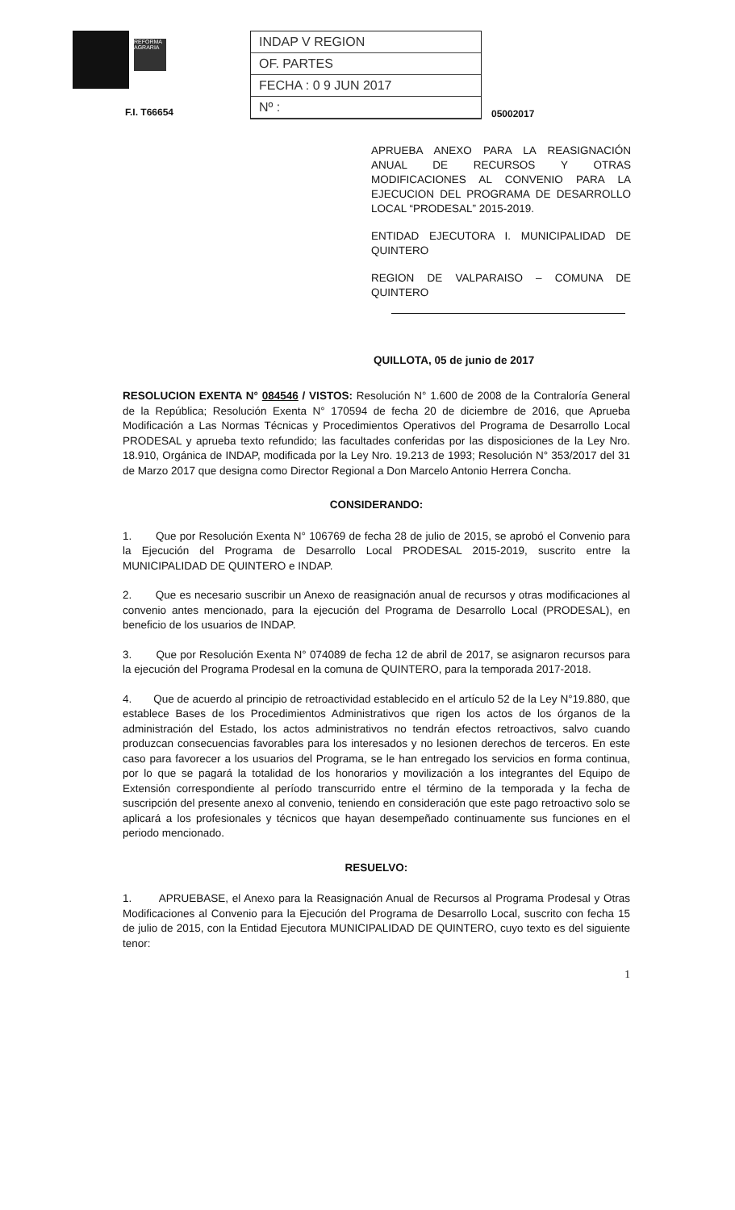REFORMA AGRARIA
F.I. T66654
INDAP V REGION
OF. PARTES
FECHA : 0 9 JUN 2017
Nº :
05002017
APRUEBA ANEXO PARA LA REASIGNACIÓN ANUAL DE RECURSOS Y OTRAS MODIFICACIONES AL CONVENIO PARA LA EJECUCION DEL PROGRAMA DE DESARROLLO LOCAL “PRODESAL” 2015-2019.
ENTIDAD EJECUTORA I. MUNICIPALIDAD DE QUINTERO
REGION DE VALPARAISO – COMUNA DE QUINTERO
QUILLOTA, 05 de junio de 2017
RESOLUCION EXENTA N° 084546 / VISTOS: Resolución N° 1.600 de 2008 de la Contraloría General de la República; Resolución Exenta N° 170594 de fecha 20 de diciembre de 2016, que Aprueba Modificación a Las Normas Técnicas y Procedimientos Operativos del Programa de Desarrollo Local PRODESAL y aprueba texto refundido; las facultades conferidas por las disposiciones de la Ley Nro. 18.910, Orgánica de INDAP, modificada por la Ley Nro. 19.213 de 1993; Resolución N° 353/2017 del 31 de Marzo 2017 que designa como Director Regional a Don Marcelo Antonio Herrera Concha.
CONSIDERANDO:
1. Que por Resolución Exenta N° 106769 de fecha 28 de julio de 2015, se aprobó el Convenio para la Ejecución del Programa de Desarrollo Local PRODESAL 2015-2019, suscrito entre la MUNICIPALIDAD DE QUINTERO e INDAP.
2. Que es necesario suscribir un Anexo de reasignación anual de recursos y otras modificaciones al convenio antes mencionado, para la ejecución del Programa de Desarrollo Local (PRODESAL), en beneficio de los usuarios de INDAP.
3. Que por Resolución Exenta N° 074089 de fecha 12 de abril de 2017, se asignaron recursos para la ejecución del Programa Prodesal en la comuna de QUINTERO, para la temporada 2017-2018.
4. Que de acuerdo al principio de retroactividad establecido en el artículo 52 de la Ley N°19.880, que establece Bases de los Procedimientos Administrativos que rigen los actos de los órganos de la administración del Estado, los actos administrativos no tendrán efectos retroactivos, salvo cuando produzcan consecuencias favorables para los interesados y no lesionen derechos de terceros. En este caso para favorecer a los usuarios del Programa, se le han entregado los servicios en forma continua, por lo que se pagará la totalidad de los honorarios y movilización a los integrantes del Equipo de Extensión correspondiente al período transcurrido entre el término de la temporada y la fecha de suscripción del presente anexo al convenio, teniendo en consideración que este pago retroactivo solo se aplicará a los profesionales y técnicos que hayan desempeñado continuamente sus funciones en el periodo mencionado.
RESUELVO:
1. APRUEBASE, el Anexo para la Reasignación Anual de Recursos al Programa Prodesal y Otras Modificaciones al Convenio para la Ejecución del Programa de Desarrollo Local, suscrito con fecha 15 de julio de 2015, con la Entidad Ejecutora MUNICIPALIDAD DE QUINTERO, cuyo texto es del siguiente tenor:
1